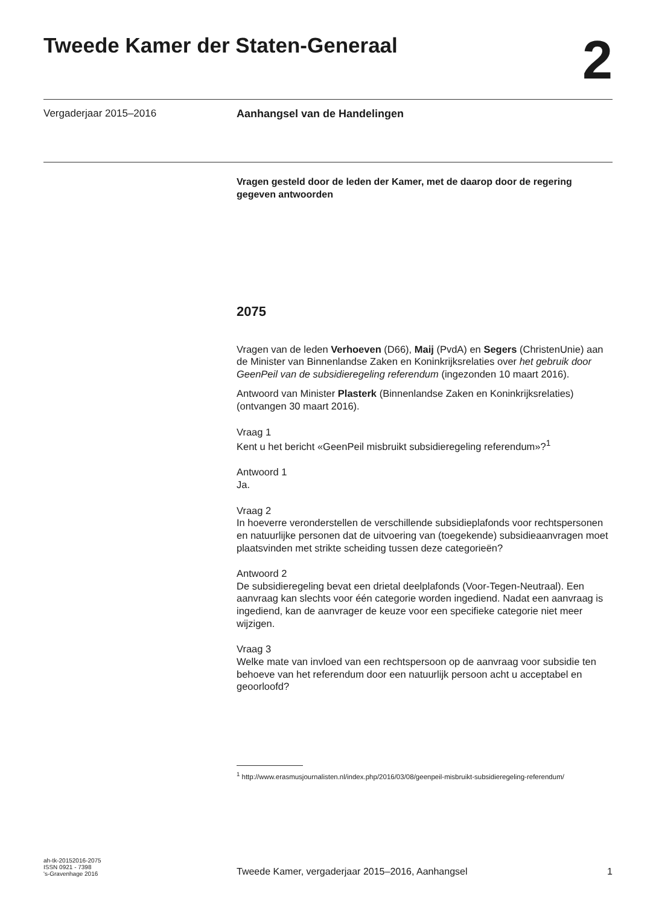Tweede Kamer der Staten-Generaal
2
Vergaderjaar 2015–2016 Aanhangsel van de Handelingen
Vragen gesteld door de leden der Kamer, met de daarop door de regering gegeven antwoorden
2075
Vragen van de leden Verhoeven (D66), Maij (PvdA) en Segers (ChristenUnie) aan de Minister van Binnenlandse Zaken en Koninkrijksrelaties over het gebruik door GeenPeil van de subsidieregeling referendum (ingezonden 10 maart 2016).
Antwoord van Minister Plasterk (Binnenlandse Zaken en Koninkrijksrelaties) (ontvangen 30 maart 2016).
Vraag 1
Kent u het bericht «GeenPeil misbruikt subsidieregeling referendum»?<sup>1</sup>
Antwoord 1
Ja.
Vraag 2
In hoeverre veronderstellen de verschillende subsidieplafonds voor rechtspersonen en natuurlijke personen dat de uitvoering van (toegekende) subsidieaanvragen moet plaatsvinden met strikte scheiding tussen deze categorieën?
Antwoord 2
De subsidieregeling bevat een drietal deelplafonds (Voor-Tegen-Neutraal). Een aanvraag kan slechts voor één categorie worden ingediend. Nadat een aanvraag is ingediend, kan de aanvrager de keuze voor een specifieke categorie niet meer wijzigen.
Vraag 3
Welke mate van invloed van een rechtspersoon op de aanvraag voor subsidie ten behoeve van het referendum door een natuurlijk persoon acht u acceptabel en geoorloofd?
<sup>1</sup> http://www.erasmusjournalisten.nl/index.php/2016/03/08/geenpeil-misbruikt-subsidieregeling-referendum/
ah-tk-20152016-2075
ISSN 0921 - 7398
's-Gravenhage 2016
Tweede Kamer, vergaderjaar 2015–2016, Aanhangsel
1